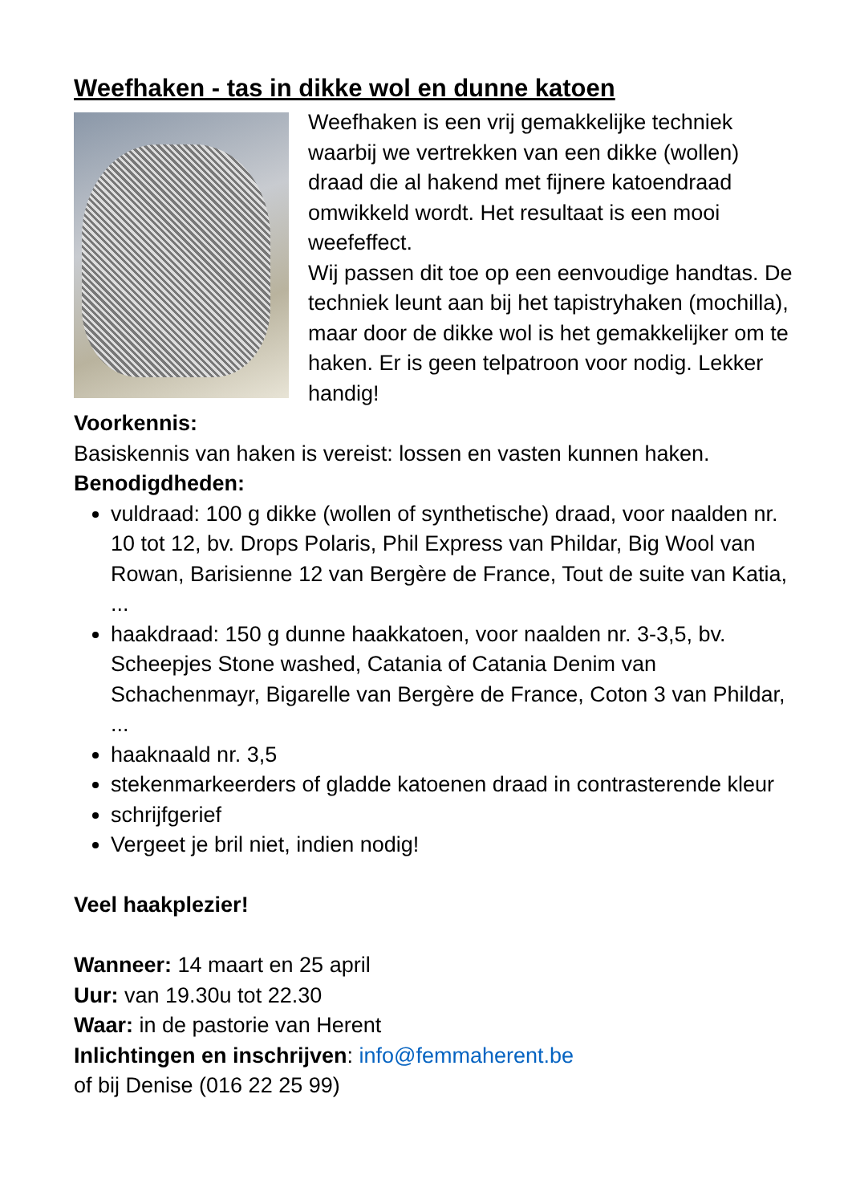Weefhaken - tas in dikke wol en dunne katoen
Weefhaken is een vrij gemakkelijke techniek waarbij we vertrekken van een dikke (wollen) draad die al hakend met fijnere katoendraad omwikkeld wordt. Het resultaat is een mooi weefeffect.
Wij passen dit toe op een eenvoudige handtas. De techniek leunt aan bij het tapistryhaken (mochilla), maar door de dikke wol is het gemakkelijker om te haken. Er is geen telpatroon voor nodig. Lekker handig!
Voorkennis:
Basiskennis van haken is vereist: lossen en vasten kunnen haken.
Benodigdheden:
vuldraad: 100 g dikke (wollen of synthetische) draad, voor naalden nr. 10 tot 12, bv. Drops Polaris, Phil Express van Phildar, Big Wool van Rowan, Barisienne 12 van Bergère de France, Tout de suite van Katia, ...
haakdraad: 150 g dunne haakkatoen, voor naalden nr. 3-3,5, bv. Scheepjes Stone washed, Catania of Catania Denim van Schachenmayr, Bigarelle van Bergère de France, Coton 3 van Phildar, ...
haaknaald nr. 3,5
stekenmarkeerders of gladde katoenen draad in contrasterende kleur
schrijfgerief
Vergeet je bril niet, indien nodig!
Veel haakplezier!
Wanneer: 14 maart en 25 april
Uur: van 19.30u tot 22.30
Waar: in de pastorie van Herent
Inlichtingen en inschrijven: info@femmaherent.be
of bij Denise (016 22 25 99)